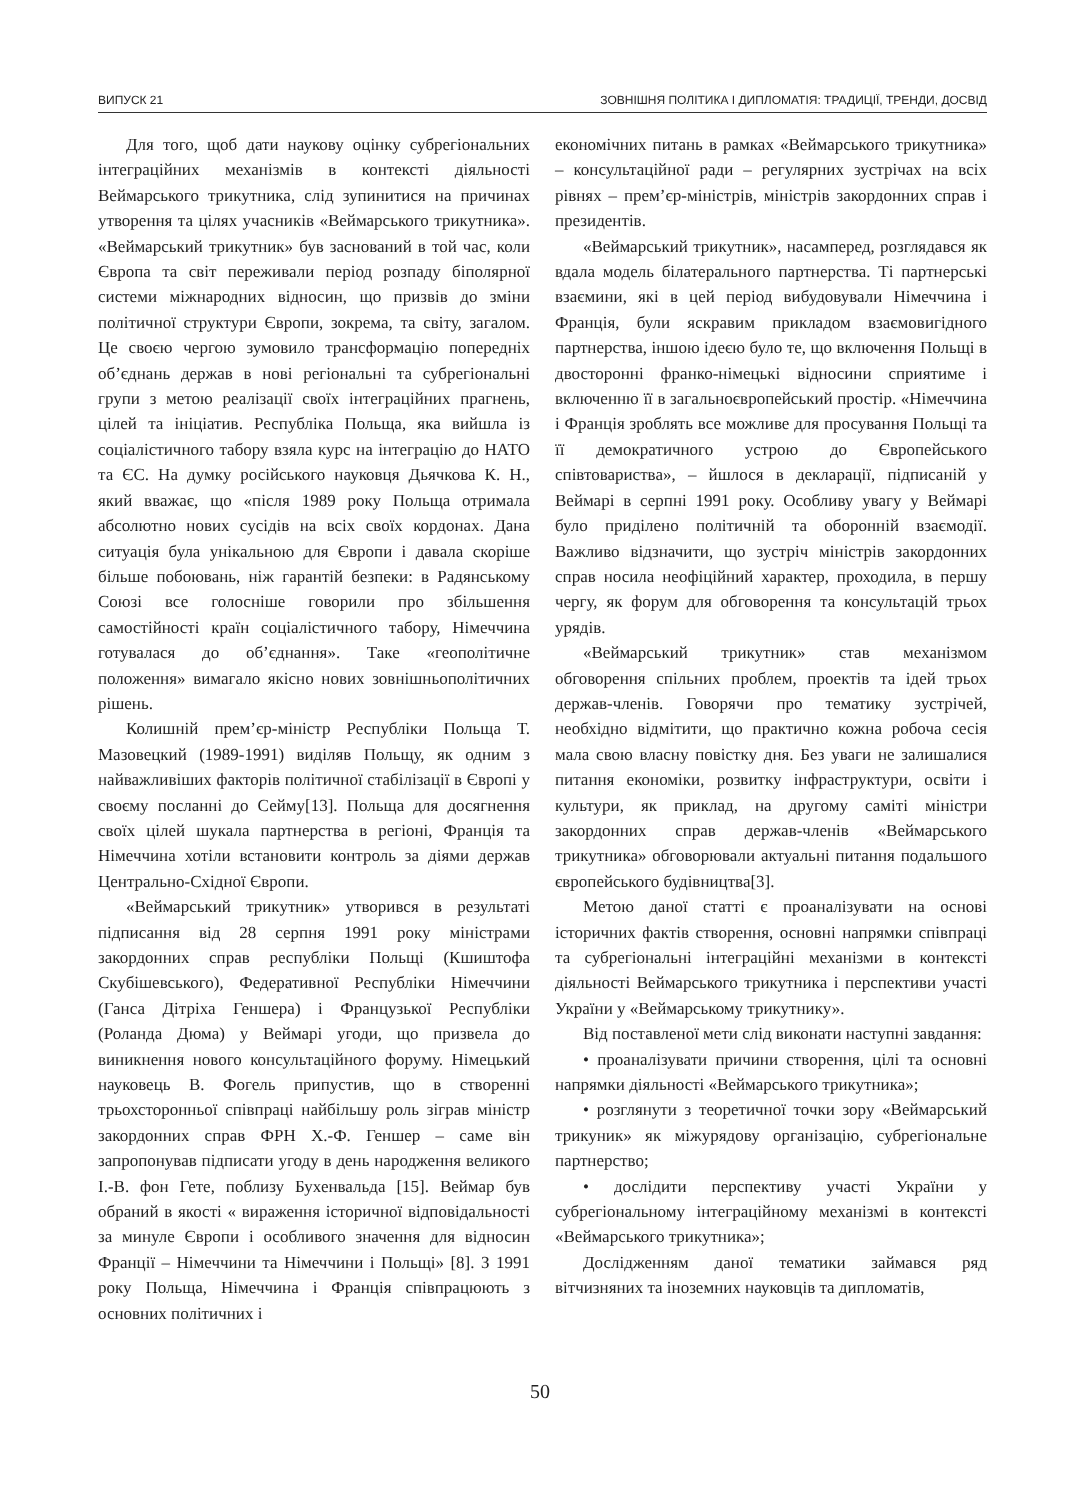ВИПУСК 21 ЗОВНІШНЯ ПОЛІТИКА І ДИПЛОМАТІЯ: ТРАДИЦІЇ, ТРЕНДИ, ДОСВІД
Для того, щоб дати наукову оцінку субрегіональних інтеграційних механізмів в контексті діяльності Веймарського трикутника, слід зупинитися на причинах утворення та цілях учасників «Веймарського трикутника». «Веймарський трикутник» був заснований в той час, коли Європа та світ переживали період розпаду біполярної системи міжнародних відносин, що призвів до зміни політичної структури Європи, зокрема, та світу, загалом. Це своєю чергою зумовило трансформацію попередніх об’єднань держав в нові регіональні та субрегіональні групи з метою реалізації своїх інтеграційних прагнень, цілей та ініціатив. Республіка Польща, яка вийшла із соціалістичного табору взяла курс на інтеграцію до НАТО та ЄС. На думку російського науковця Дьячкова К. Н., який вважає, що «після 1989 року Польща отримала абсолютно нових сусідів на всіх своїх кордонах. Дана ситуація була унікальною для Європи і давала скоріше більше побоювань, ніж гарантій безпеки: в Радянському Союзі все голосніше говорили про збільшення самостійності країн соціалістичного табору, Німеччина готувалася до об’єднання». Таке «геополітичне положення» вимагало якісно нових зовнішньополітичних рішень.
Колишній прем’єр-міністр Республіки Польща Т. Мазовецкий (1989-1991) виділяв Польщу, як одним з найважливіших факторів політичної стабілізації в Європі у своєму посланні до Сейму[13]. Польща для досягнення своїх цілей шукала партнерства в регіоні, Франція та Німеччина хотіли встановити контроль за діями держав Центрально-Східної Європи.
«Веймарський трикутник» утворився в результаті підписання від 28 серпня 1991 року міністрами закордонних справ республіки Польщі (Кшиштофа Скубішевського), Федеративної Республіки Німеччини (Ганса Дітріха Геншера) і Французької Республіки (Роланда Дюма) у Веймарі угоди, що призвела до виникнення нового консультаційного форуму. Німецький науковець В. Фогель припустив, що в створенні трьохсторонньої співпраці найбільшу роль зіграв міністр закордонних справ ФРН Х.-Ф. Геншер – саме він запропонував підписати угоду в день народження великого І.-В. фон Гете, поблизу Бухенвальда [15]. Веймар був обраний в якості « вираження історичної відповідальності за минуле Європи і особливого значення для відносин Франції – Німеччини та Німеччини і Польщі» [8]. З 1991 року Польща, Німеччина і Франція співпрацюють з основних політичних і
економічних питань в рамках «Веймарського трикутника» – консультаційної ради – регулярних зустрічах на всіх рівнях – прем’єр-міністрів, міністрів закордонних справ і президентів.
«Веймарський трикутник», насамперед, розглядався як вдала модель білатерального партнерства. Ті партнерські взаємини, які в цей період вибудовували Німеччина і Франція, були яскравим прикладом взаємовигідного партнерства, іншою ідеєю було те, що включення Польщі в двосторонні франко-німецькі відносини сприятиме і включенню її в загальноєвропейський простір. «Німеччина і Франція зроблять все можливе для просування Польщі та її демократичного устрою до Європейського співтовариства», – йшлося в декларації, підписаній у Веймарі в серпні 1991 року. Особливу увагу у Веймарі було приділено політичній та оборонній взаємодії. Важливо відзначити, що зустріч міністрів закордонних справ носила неофіційний характер, проходила, в першу чергу, як форум для обговорення та консультацій трьох урядів.
«Веймарський трикутник» став механізмом обговорення спільних проблем, проектів та ідей трьох держав-членів. Говорячи про тематику зустрічей, необхідно відмітити, що практично кожна робоча сесія мала свою власну повістку дня. Без уваги не залишалися питання економіки, розвитку інфраструктури, освіти і культури, як приклад, на другому саміті міністри закордонних справ держав-членів «Веймарського трикутника» обговорювали актуальні питання подальшого європейського будівництва[3].
Метою даної статті є проаналізувати на основі історичних фактів створення, основні напрямки співпраці та субрегіональні інтеграційні механізми в контексті діяльності Веймарського трикутника і перспективи участі України у «Веймарському трикутнику».
Від поставленої мети слід виконати наступні завдання:
• проаналізувати причини створення, цілі та основні напрямки діяльності «Веймарського трикутника»;
• розглянути з теоретичної точки зору «Веймарський трикуник» як міжурядову організацію, субрегіональне партнерство;
• дослідити перспективу участі України у субрегіональному інтеграційному механізмі в контексті «Веймарського трикутника»;
Дослідженням даної тематики займався ряд вітчизняних та іноземних науковців та дипломатів,
50